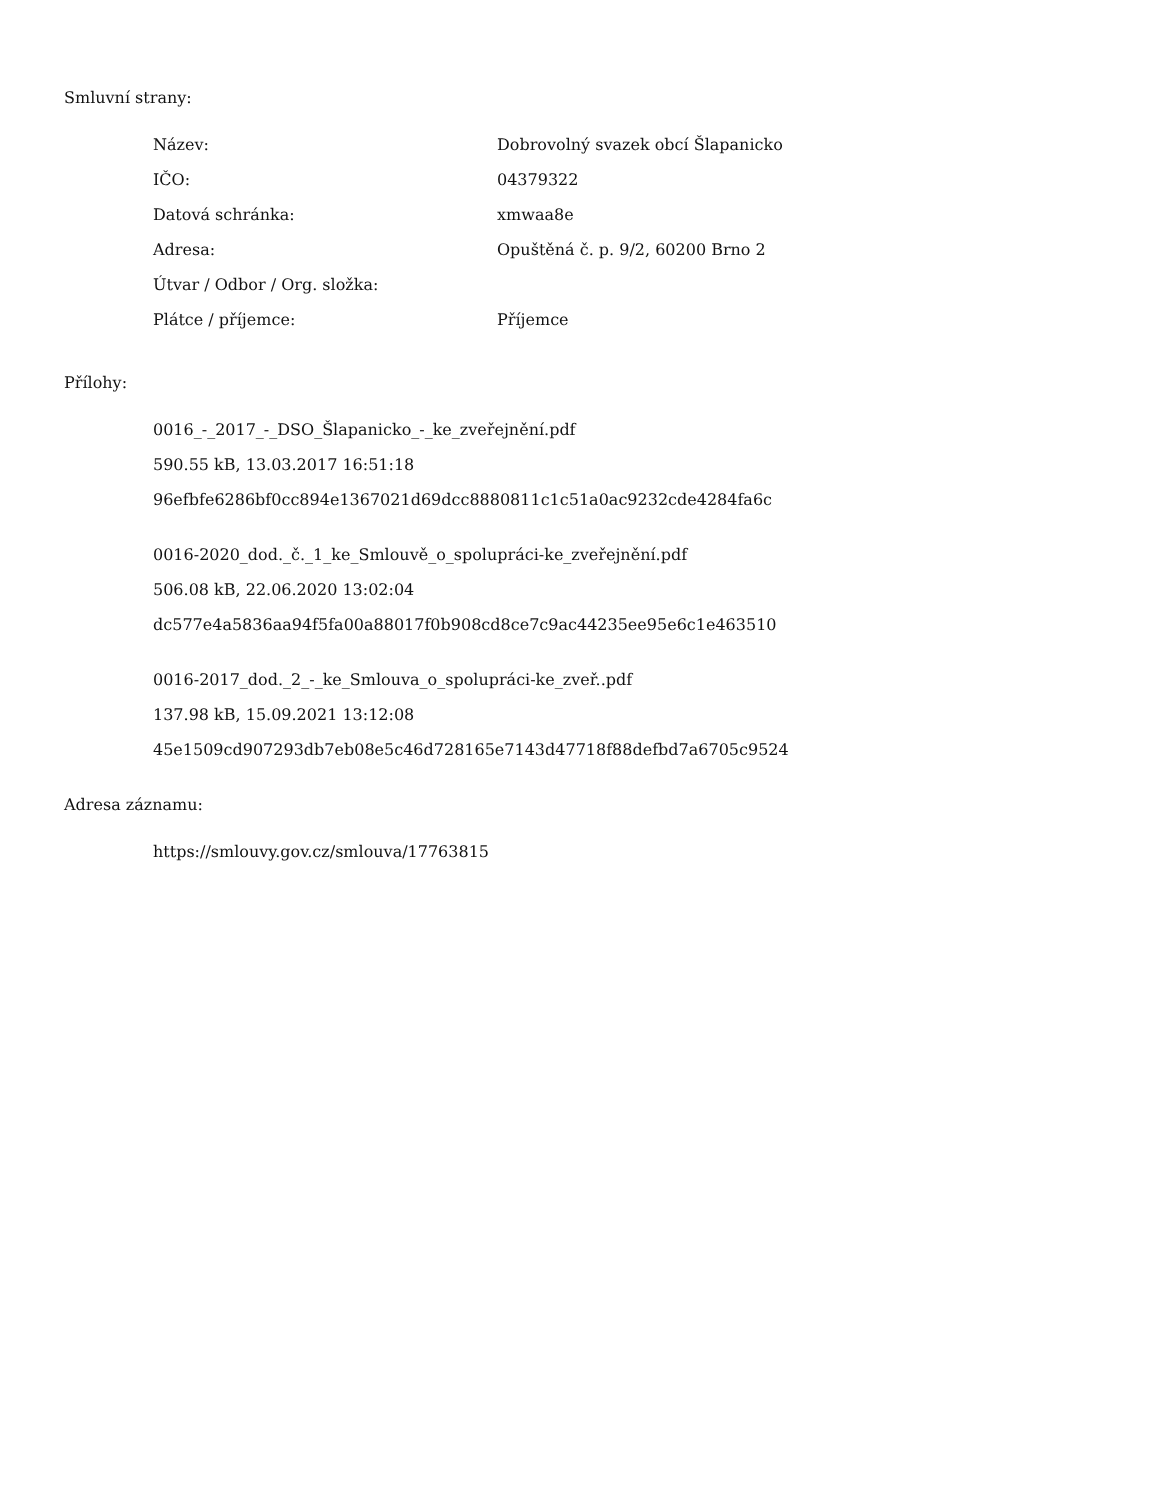Smluvní strany:
| Název: | Dobrovolný svazek obcí Šlapanicko |
| IČO: | 04379322 |
| Datová schránka: | xmwaa8e |
| Adresa: | Opuštěná č. p. 9/2, 60200 Brno 2 |
| Útvar / Odbor / Org. složka: | |
| Plátce / příjemce: | Příjemce |
Přílohy:
0016_-_2017_-_DSO_Šlapanicko_-_ke_zveřejnění.pdf
590.55 kB, 13.03.2017 16:51:18
96efbfe6286bf0cc894e1367021d69dcc8880811c1c51a0ac9232cde4284fa6c
0016-2020_dod._č._1_ke_Smlouvě_o_spolupráci-ke_zveřejnění.pdf
506.08 kB, 22.06.2020 13:02:04
dc577e4a5836aa94f5fa00a88017f0b908cd8ce7c9ac44235ee95e6c1e463510
0016-2017_dod._2_-_ke_Smlouva_o_spolupráci-ke_zveř..pdf
137.98 kB, 15.09.2021 13:12:08
45e1509cd907293db7eb08e5c46d728165e7143d47718f88defbd7a6705c9524
Adresa záznamu:
https://smlouvy.gov.cz/smlouva/17763815